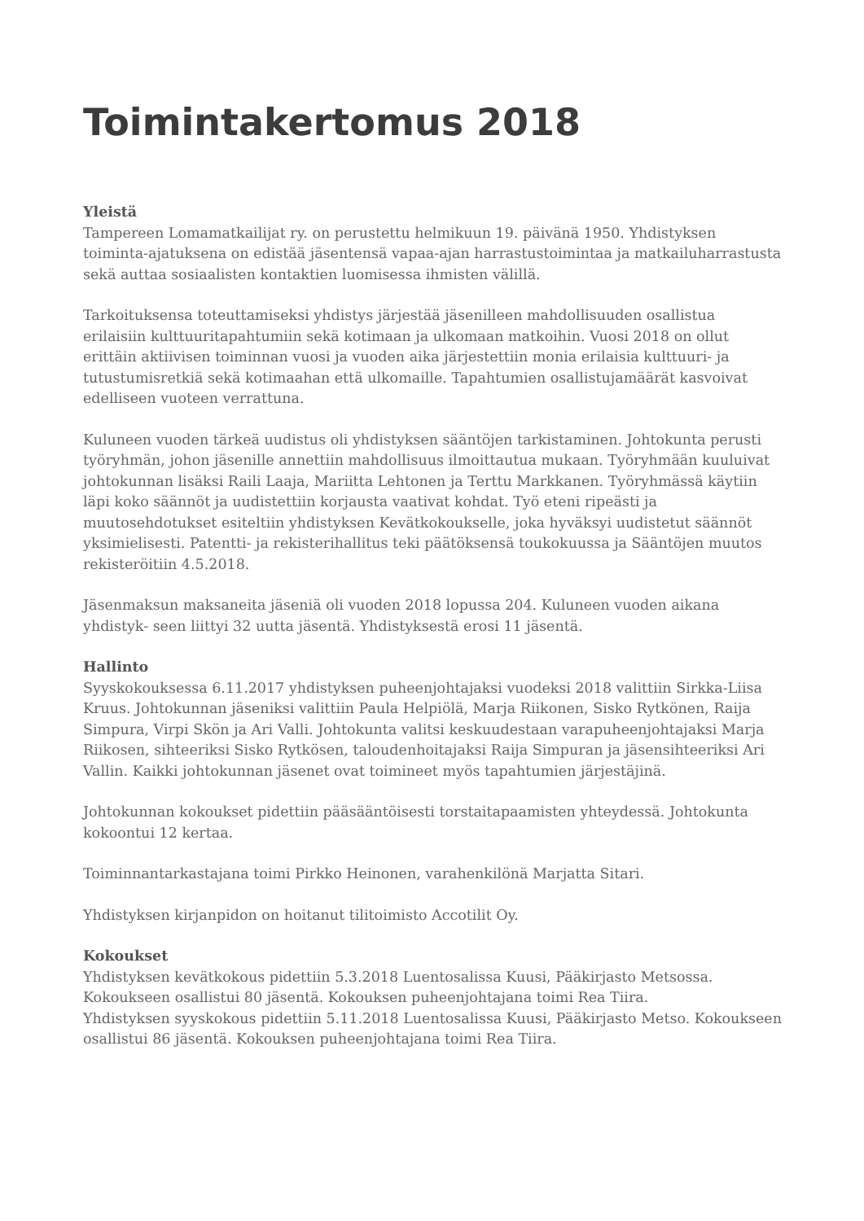Toimintakertomus 2018
Yleistä
Tampereen Lomamatkailijat ry. on perustettu helmikuun 19. päivänä 1950. Yhdistyksen toiminta-ajatuksena on edistää jäsentensä vapaa-ajan harrastustoimintaa ja matkailuharrastusta sekä auttaa sosiaalisten kontaktien luomisessa ihmisten välillä.
Tarkoituksensa toteuttamiseksi yhdistys järjestää jäsenilleen mahdollisuuden osallistua erilaisiin kulttuuritapahtumiin sekä kotimaan ja ulkomaan matkoihin. Vuosi 2018 on ollut erittäin aktiivisen toiminnan vuosi ja vuoden aika järjestettiin monia erilaisia kulttuuri- ja tutustumisretkiä sekä kotimaahan että ulkomaille. Tapahtumien osallistujamäärät kasvoivat edelliseen vuoteen verrattuna.
Kuluneen vuoden tärkeä uudistus oli yhdistyksen sääntöjen tarkistaminen. Johtokunta perusti työryhmän, johon jäsenille annettiin mahdollisuus ilmoittautua mukaan. Työryhmään kuuluivat johtokunnan lisäksi Raili Laaja, Mariitta Lehtonen ja Terttu Markkanen. Työryhmässä käytiin läpi koko säännöt ja uudistettiin korjausta vaativat kohdat. Työ eteni ripeästi ja muutosehdotukset esiteltiin yhdistyksen Kevätkokoukselle, joka hyväksyi uudistetut säännöt yksimielisesti. Patentti- ja rekisterihallitus teki päätöksensä toukokuussa ja Sääntöjen muutos rekisteröitiin 4.5.2018.
Jäsenmaksun maksaneita jäseniä oli vuoden 2018 lopussa 204. Kuluneen vuoden aikana yhdistyk- seen liittyi 32 uutta jäsentä. Yhdistyksestä erosi 11 jäsentä.
Hallinto
Syyskokouksessa 6.11.2017 yhdistyksen puheenjohtajaksi vuodeksi 2018 valittiin Sirkka-Liisa Kruus. Johtokunnan jäseniksi valittiin Paula Helpiölä, Marja Riikonen, Sisko Rytkönen, Raija Simpura, Virpi Skön ja Ari Valli. Johtokunta valitsi keskuudestaan varapuheenjohtajaksi Marja Riikosen, sihteeriksi Sisko Rytkösen, taloudenhoitajaksi Raija Simpuran ja jäsensihteeriksi Ari Vallin. Kaikki johtokunnan jäsenet ovat toimineet myös tapahtumien järjestäjinä.
Johtokunnan kokoukset pidettiin pääsääntöisesti torstaitapaamisten yhteydessä. Johtokunta kokoontui 12 kertaa.
Toiminnantarkastajana toimi Pirkko Heinonen, varahenkilönä Marjatta Sitari.
Yhdistyksen kirjanpidon on hoitanut tilitoimisto Accotilit Oy.
Kokoukset
Yhdistyksen kevätkokous pidettiin 5.3.2018 Luentosalissa Kuusi, Pääkirjasto Metsossa. Kokoukseen osallistui 80 jäsentä. Kokouksen puheenjohtajana toimi Rea Tiira.
Yhdistyksen syyskokous pidettiin 5.11.2018 Luentosalissa Kuusi, Pääkirjasto Metso. Kokoukseen osallistui 86 jäsentä. Kokouksen puheenjohtajana toimi Rea Tiira.